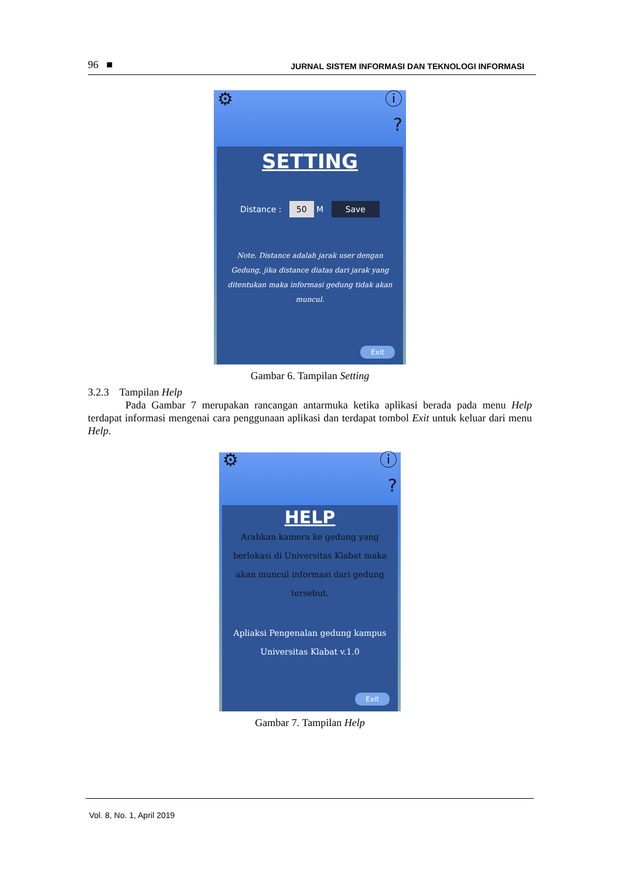96 ■ JURNAL SISTEM INFORMASI DAN TEKNOLOGI INFORMASI
⚙ ⓘ?
SETTING
Distance : 50 M Save
Note. Distance adalah jarak user dengan Gedung, jika distance diatas dari jarak yang ditentukan maka informasi gedung tidak akan muncul.
Exit
Gambar 6. Tampilan Setting
3.2.3 Tampilan Help
Pada Gambar 7 merupakan rancangan antarmuka ketika aplikasi berada pada menu Help terdapat informasi mengenai cara penggunaan aplikasi dan terdapat tombol Exit untuk keluar dari menu Help.
⚙ ⓘ?
HELP
Arahkan kamera ke gedung yang berlokasi di Universitas Klabat maka akan muncul informasi dari gedung tersebut.
Apliaksi Pengenalan gedung kampus Universitas Klabat v.1.0
Exit
Gambar 7. Tampilan Help
Vol. 8, No. 1, April 2019